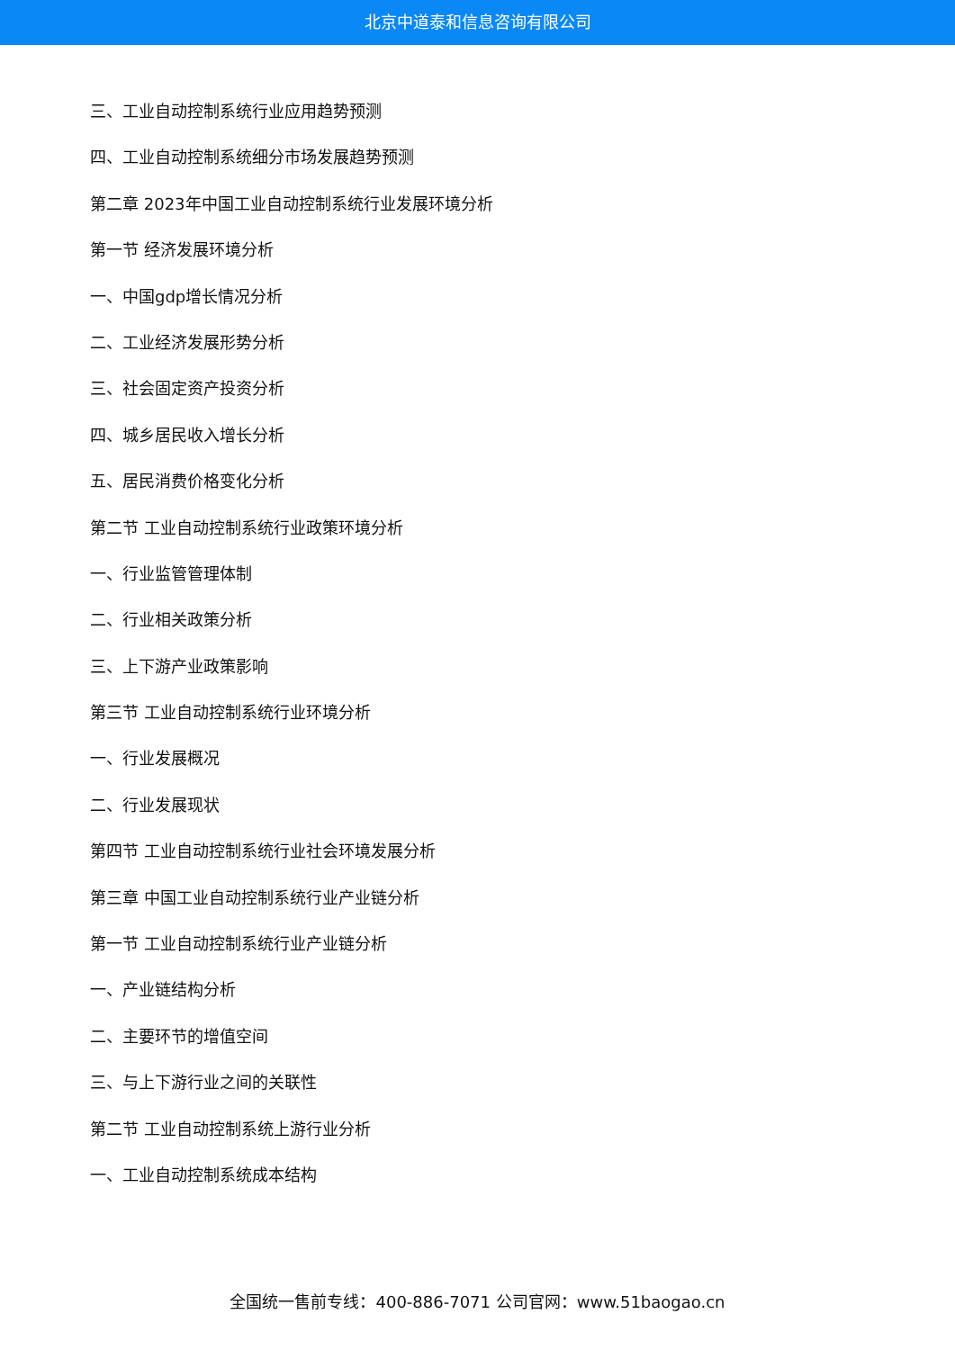北京中道泰和信息咨询有限公司
三、工业自动控制系统行业应用趋势预测
四、工业自动控制系统细分市场发展趋势预测
第二章 2023年中国工业自动控制系统行业发展环境分析
第一节 经济发展环境分析
一、中国gdp增长情况分析
二、工业经济发展形势分析
三、社会固定资产投资分析
四、城乡居民收入增长分析
五、居民消费价格变化分析
第二节 工业自动控制系统行业政策环境分析
一、行业监管管理体制
二、行业相关政策分析
三、上下游产业政策影响
第三节 工业自动控制系统行业环境分析
一、行业发展概况
二、行业发展现状
第四节 工业自动控制系统行业社会环境发展分析
第三章 中国工业自动控制系统行业产业链分析
第一节 工业自动控制系统行业产业链分析
一、产业链结构分析
二、主要环节的增值空间
三、与上下游行业之间的关联性
第二节 工业自动控制系统上游行业分析
一、工业自动控制系统成本结构
全国统一售前专线：400-886-7071 公司官网：www.51baogao.cn